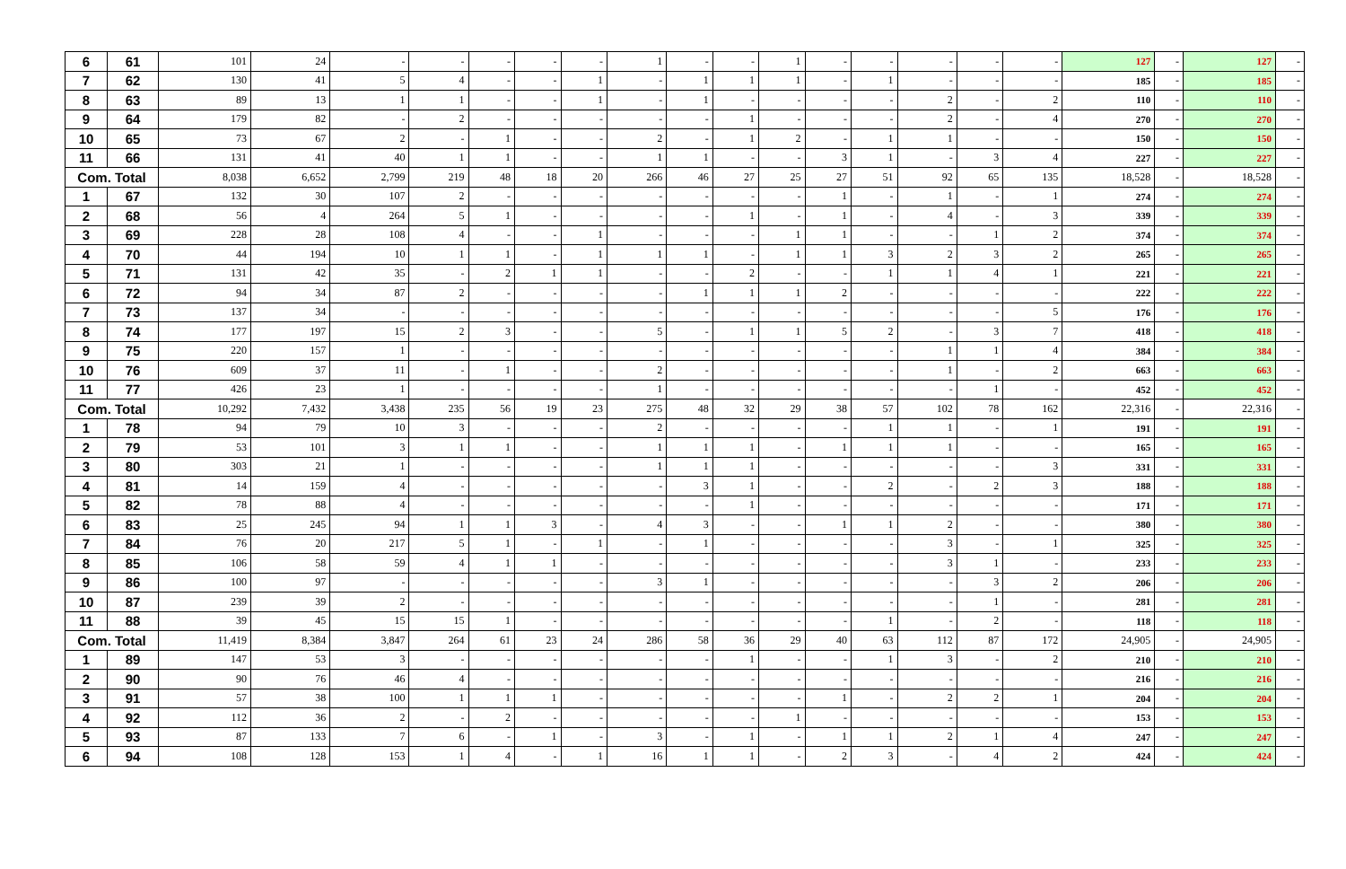| 6 | 61 | 101 | 24 | - | - | - | - | - | 1 | - | - | 1 | - | - | - | - | - | 127 | - | 127 | - |
| 7 | 62 | 130 | 41 | 5 | 4 | - | - | 1 | - | 1 | 1 | 1 | - | 1 | - | - | - | 185 | - | 185 | - |
| 8 | 63 | 89 | 13 | 1 | 1 | - | - | 1 | - | 1 | - | - | - | - | 2 | - | 2 | 110 | - | 110 | - |
| 9 | 64 | 179 | 82 | - | 2 | - | - | - | - | - | 1 | - | - | - | 2 | - | 4 | 270 | - | 270 | - |
| 10 | 65 | 73 | 67 | 2 | - | 1 | - | - | 2 | - | 1 | 2 | - | 1 | 1 | - | - | 150 | - | 150 | - |
| 11 | 66 | 131 | 41 | 40 | 1 | 1 | - | - | 1 | 1 | - | - | 3 | 1 | - | 3 | 4 | 227 | - | 227 | - |
| Com. Total | | 8,038 | 6,652 | 2,799 | 219 | 48 | 18 | 20 | 266 | 46 | 27 | 25 | 27 | 51 | 92 | 65 | 135 | 18,528 | - | 18,528 | - |
| 1 | 67 | 132 | 30 | 107 | 2 | - | - | - | - | - | - | - | 1 | - | 1 | - | 1 | 274 | - | 274 | - |
| 2 | 68 | 56 | 4 | 264 | 5 | 1 | - | - | - | - | 1 | - | 1 | - | 4 | - | 3 | 339 | - | 339 | - |
| 3 | 69 | 228 | 28 | 108 | 4 | - | - | 1 | - | - | - | 1 | 1 | - | - | 1 | 2 | 374 | - | 374 | - |
| 4 | 70 | 44 | 194 | 10 | 1 | 1 | - | 1 | 1 | 1 | - | 1 | 1 | 3 | 2 | 3 | 2 | 265 | - | 265 | - |
| 5 | 71 | 131 | 42 | 35 | - | 2 | 1 | 1 | - | - | 2 | - | - | 1 | 1 | 4 | 1 | 221 | - | 221 | - |
| 6 | 72 | 94 | 34 | 87 | 2 | - | - | - | - | 1 | 1 | 1 | 2 | - | - | - | - | 222 | - | 222 | - |
| 7 | 73 | 137 | 34 | - | - | - | - | - | - | - | - | - | - | - | - | - | 5 | 176 | - | 176 | - |
| 8 | 74 | 177 | 197 | 15 | 2 | 3 | - | - | 5 | - | 1 | 1 | 5 | 2 | - | 3 | 7 | 418 | - | 418 | - |
| 9 | 75 | 220 | 157 | 1 | - | - | - | - | - | - | - | - | - | - | 1 | 1 | 4 | 384 | - | 384 | - |
| 10 | 76 | 609 | 37 | 11 | - | 1 | - | - | 2 | - | - | - | - | - | 1 | - | 2 | 663 | - | 663 | - |
| 11 | 77 | 426 | 23 | 1 | - | - | - | - | 1 | - | - | - | - | - | - | 1 | - | 452 | - | 452 | - |
| Com. Total | | 10,292 | 7,432 | 3,438 | 235 | 56 | 19 | 23 | 275 | 48 | 32 | 29 | 38 | 57 | 102 | 78 | 162 | 22,316 | - | 22,316 | - |
| 1 | 78 | 94 | 79 | 10 | 3 | - | - | - | 2 | - | - | - | - | 1 | 1 | - | 1 | 191 | - | 191 | - |
| 2 | 79 | 53 | 101 | 3 | 1 | 1 | - | - | 1 | 1 | 1 | - | 1 | 1 | 1 | - | - | 165 | - | 165 | - |
| 3 | 80 | 303 | 21 | 1 | - | - | - | - | 1 | 1 | 1 | - | - | - | - | - | 3 | 331 | - | 331 | - |
| 4 | 81 | 14 | 159 | 4 | - | - | - | - | - | 3 | 1 | - | - | 2 | - | 2 | 3 | 188 | - | 188 | - |
| 5 | 82 | 78 | 88 | 4 | - | - | - | - | - | - | 1 | - | - | - | - | - | - | 171 | - | 171 | - |
| 6 | 83 | 25 | 245 | 94 | 1 | 1 | 3 | - | 4 | 3 | - | - | 1 | 1 | 2 | - | - | 380 | - | 380 | - |
| 7 | 84 | 76 | 20 | 217 | 5 | 1 | - | 1 | - | 1 | - | - | - | - | 3 | - | 1 | 325 | - | 325 | - |
| 8 | 85 | 106 | 58 | 59 | 4 | 1 | 1 | - | - | - | - | - | - | - | 3 | 1 | - | 233 | - | 233 | - |
| 9 | 86 | 100 | 97 | - | - | - | - | - | 3 | 1 | - | - | - | - | - | 3 | 2 | 206 | - | 206 | - |
| 10 | 87 | 239 | 39 | 2 | - | - | - | - | - | - | - | - | - | - | - | 1 | - | 281 | - | 281 | - |
| 11 | 88 | 39 | 45 | 15 | 15 | 1 | - | - | - | - | - | - | - | 1 | - | 2 | - | 118 | - | 118 | - |
| Com. Total | | 11,419 | 8,384 | 3,847 | 264 | 61 | 23 | 24 | 286 | 58 | 36 | 29 | 40 | 63 | 112 | 87 | 172 | 24,905 | - | 24,905 | - |
| 1 | 89 | 147 | 53 | 3 | - | - | - | - | - | - | 1 | - | - | 1 | 3 | - | 2 | 210 | - | 210 | - |
| 2 | 90 | 90 | 76 | 46 | 4 | - | - | - | - | - | - | - | - | - | - | - | - | 216 | - | 216 | - |
| 3 | 91 | 57 | 38 | 100 | 1 | 1 | 1 | - | - | - | - | - | 1 | - | 2 | 2 | 1 | 204 | - | 204 | - |
| 4 | 92 | 112 | 36 | 2 | - | 2 | - | - | - | - | - | 1 | - | - | - | - | - | 153 | - | 153 | - |
| 5 | 93 | 87 | 133 | 7 | 6 | - | 1 | - | 3 | - | 1 | - | 1 | 1 | 2 | 1 | 4 | 247 | - | 247 | - |
| 6 | 94 | 108 | 128 | 153 | 1 | 4 | - | 1 | 16 | 1 | 1 | - | 2 | 3 | - | 4 | 2 | 424 | - | 424 | - |